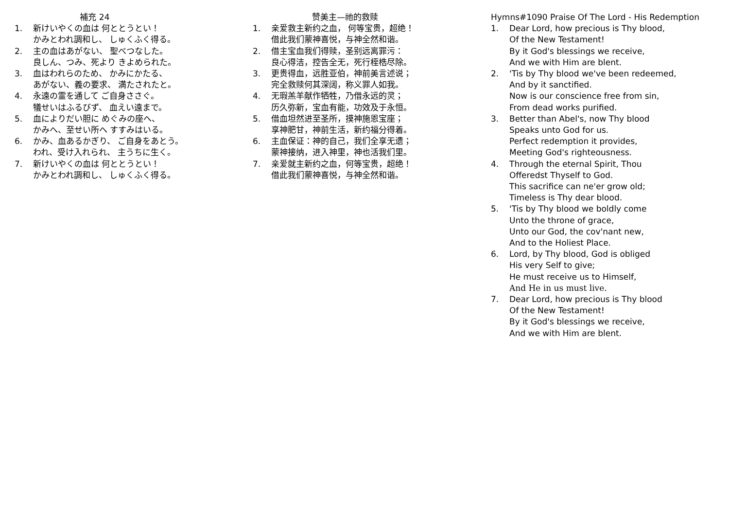補充 24
1. 新けいやくの血は 何ととうとい！
かみとわれ調和し、 しゅくふく得る。
2. 主の血はあがない、 聖べつなした。
良しん、つみ、死より きよめられた。
3. 血はわれらのため、 かみにかたる、
あがない、義の要求、 満たされたと。
4. 永遠の霊を通して ご自身ささぐ。
犠せいはふるびず、 血えい遠まで。
5. 血によりだい胆に めぐみの座へ、
かみへ、至せい所へ すすみはいる。
6. かみ、血あるかぎり、 ご自身をあとう。
われ、受け入れられ、 主うちに生く。
7. 新けいやくの血は 何ととうとい！
かみとわれ調和し、 しゅくふく得る。
赞美主—祂的救赎
1. 亲爱救主新约之血， 何等宝贵，超绝！
借此我们蒙神喜悦，与神全然和谐。
2. 借主宝血我们得赎，圣别远离罪污：
良心得洁，控告全无，死行桎梏尽除。
3. 更贵得血，远胜亚伯，神前美言述说；
完全救赎何其深阔，称义罪人如我。
4. 无瑕羔羊献作牺牲，乃借永远的灵；
历久弥新，宝血有能，功效及于永恒。
5. 借血坦然进至圣所，摸神施恩宝座；
享神肥甘，神前生活，新约福分得着。
6. 主血保证：神的自己，我们全享无遗；
蒙神接纳，进入神里，神也活我们里。
7. 亲爱就主新约之血，何等宝贵，超绝！
借此我们蒙神喜悦，与神全然和谐。
Hymns#1090 Praise Of The Lord - His Redemption
1. Dear Lord, how precious is Thy blood,
Of the New Testament!
By it God's blessings we receive,
And we with Him are blent.
2. 'Tis by Thy blood we've been redeemed,
And by it sanctified.
Now is our conscience free from sin,
From dead works purified.
3. Better than Abel's, now Thy blood
Speaks unto God for us.
Perfect redemption it provides,
Meeting God's righteousness.
4. Through the eternal Spirit, Thou
Offeredst Thyself to God.
This sacrifice can ne'er grow old;
Timeless is Thy dear blood.
5. 'Tis by Thy blood we boldly come
Unto the throne of grace,
Unto our God, the cov'nant new,
And to the Holiest Place.
6. Lord, by Thy blood, God is obliged
His very Self to give;
He must receive us to Himself,
And He in us must live.
7. Dear Lord, how precious is Thy blood
Of the New Testament!
By it God's blessings we receive,
And we with Him are blent.